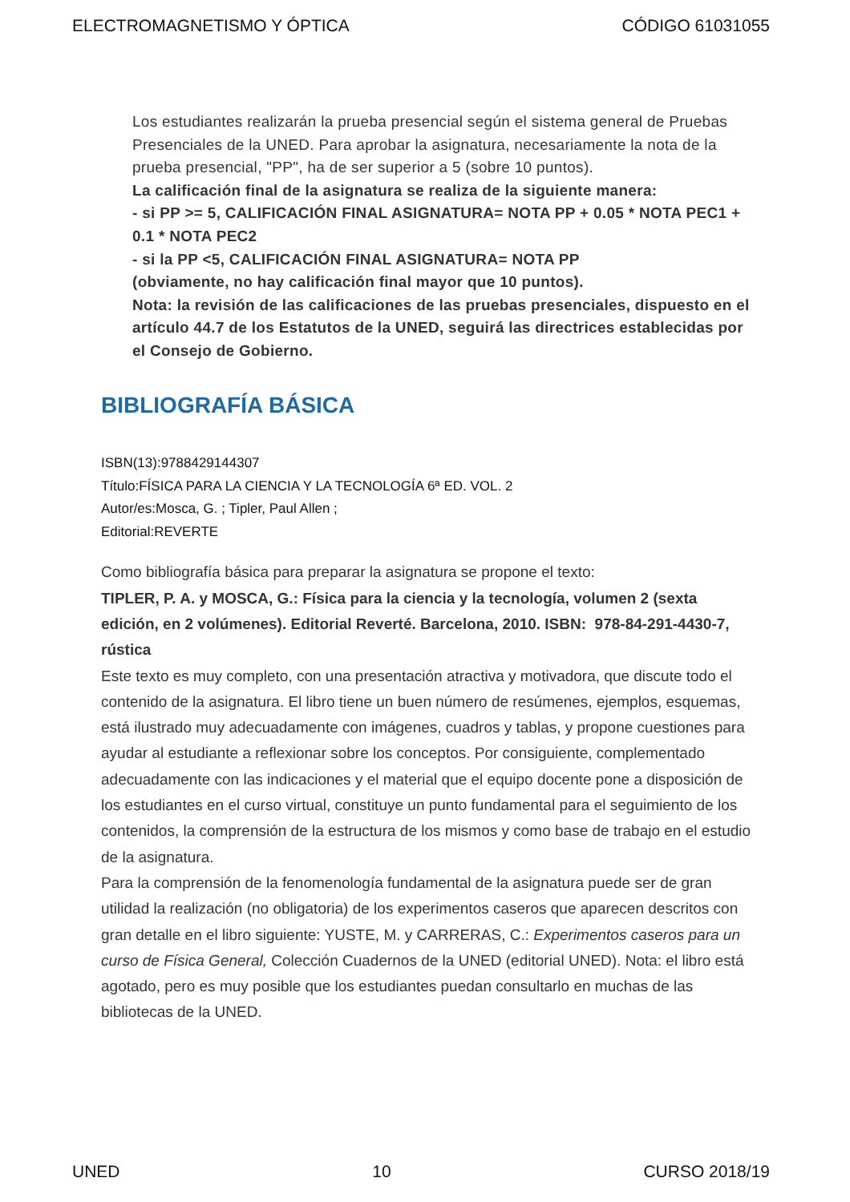ELECTROMAGNETISMO Y ÓPTICA CÓDIGO 61031055
Los estudiantes realizarán la prueba presencial según el sistema general de Pruebas Presenciales de la UNED. Para aprobar la asignatura, necesariamente la nota de la prueba presencial, "PP", ha de ser superior a 5 (sobre 10 puntos).
La calificación final de la asignatura se realiza de la siguiente manera:
- si PP >= 5, CALIFICACIÓN FINAL ASIGNATURA= NOTA PP + 0.05 * NOTA PEC1 + 0.1 * NOTA PEC2
- si la PP <5, CALIFICACIÓN FINAL ASIGNATURA= NOTA PP
(obviamente, no hay calificación final mayor que 10 puntos).
Nota: la revisión de las calificaciones de las pruebas presenciales, dispuesto en el artículo 44.7 de los Estatutos de la UNED, seguirá las directrices establecidas por el Consejo de Gobierno.
BIBLIOGRAFÍA BÁSICA
ISBN(13):9788429144307
Título:FÍSICA PARA LA CIENCIA Y LA TECNOLOGÍA 6ª ED. VOL. 2
Autor/es:Mosca, G. ; Tipler, Paul Allen ;
Editorial:REVERTE
Como bibliografía básica para preparar la asignatura se propone el texto:
TIPLER, P. A. y MOSCA, G.: Física para la ciencia y la tecnología, volumen 2 (sexta edición, en 2 volúmenes). Editorial Reverté. Barcelona, 2010. ISBN: 978-84-291-4430-7, rústica
Este texto es muy completo, con una presentación atractiva y motivadora, que discute todo el contenido de la asignatura. El libro tiene un buen número de resúmenes, ejemplos, esquemas, está ilustrado muy adecuadamente con imágenes, cuadros y tablas, y propone cuestiones para ayudar al estudiante a reflexionar sobre los conceptos. Por consiguiente, complementado adecuadamente con las indicaciones y el material que el equipo docente pone a disposición de los estudiantes en el curso virtual, constituye un punto fundamental para el seguimiento de los contenidos, la comprensión de la estructura de los mismos y como base de trabajo en el estudio de la asignatura.
Para la comprensión de la fenomenología fundamental de la asignatura puede ser de gran utilidad la realización (no obligatoria) de los experimentos caseros que aparecen descritos con gran detalle en el libro siguiente: YUSTE, M. y CARRERAS, C.: Experimentos caseros para un curso de Física General, Colección Cuadernos de la UNED (editorial UNED). Nota: el libro está agotado, pero es muy posible que los estudiantes puedan consultarlo en muchas de las bibliotecas de la UNED.
UNED 10 CURSO 2018/19